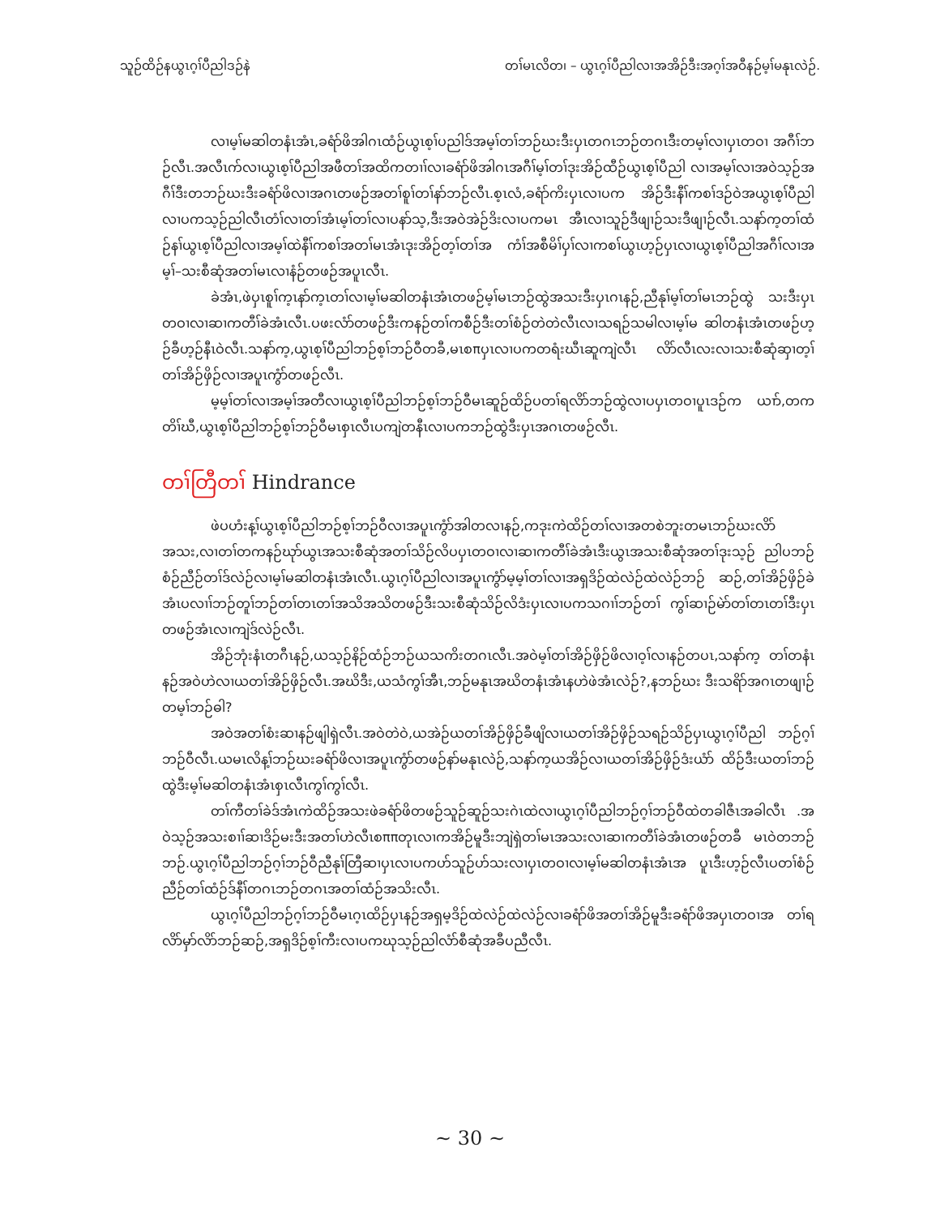သူဉ်ထိဉ်နယွၤဂ့ၢ်ပီညါဒဉ်နဲ တၢ်မၤလိတ၊ – ယွၤဂ့ၢ်ပီညါလၢအအိဉ်ဒီးအဂ့ၢ်အဝီနဉ်မ့ၢ်မနုၤလဲဉ်.
လၢမ့ၢ်မဆါတနံၤအံၤ,ခရံာ်ဖိအါဂၤထံဉ်ယွၤစ့ၢ်ပညါဒ်အမ့ၢ်တၢ်ဘဉ်ဃးဒီးပှၤတဂၤဘဉ်တဂၤဒီးတမ့ၢ်လၢပှၤတဝၢ အဂီၢ်ဘဉ်လီၤ.အလီၤက်လၢယွၤစ့ၢ်ပီညါအဖီတၢ်အထိကတၢၢ်လၢခရံာ်ဖိအါဂၤအဂီၢ်မ့ၢ်တၢ်ဒုးအိဉ်ထီဉ်ယွၤစ့ၢ်ပီညါ လၢအမ့ၢ်လၢအဝဲသ့ဉ်အဂီၢ်ဒီးတဘဉ်ဃးဒီးခရံာ်ဖိလၢအဂၤတဖဉ်အတၢ်စူၢ်တၢ်နာ်ဘဉ်လီၤ.စ့ၤလံ,ခရံာ်ကိးပှၤလၢပက အိဉ်ဒီးနီၢ်ကစၢ်ဒဉ်ဝဲအယွၤစ့ၢ်ပီညါလၢပကသ့ဉ်ညါလီၤတံၢ်လၢတၢ်အံၤမ့ၢ်တၢ်လၢပနာ်သ့,ဒီးအဝဲအဲဉ်ဒိးလၢပကမၤ အီၤလၢသူဉ်ဒီဖျၢဉ်သးဒီဖျၢဉ်လီၤ.သနာ်က့တၢ်ထံဉ်နၢ်ယွၤစ့ၢ်ပီညါလၢအမ့ၢ်ထဲနီၢ်ကစၢ်အတၢ်မၤအံၤဒုးအိဉ်တ့ၢ်တၢ်အ ကံၢ်အစီမိၢ်ပှၢ်လၢကစၢ်ယွၤဟ့ဉ်ပှၤလၢယွၤစ့ၢ်ပီညါအဂီၢ်လၢအမ့ၢ်–သးစီဆုံအတၢ်မၤလၢနံဉ်တဖဉ်အပူၤလီၤ.
ခဲအံၤ,ဖဲပှၤစူၢ်က့ၤနာ်က့ၤတၢ်လၢမ့ၢ်မဆါတနံၤအံၤတဖဉ်မ့ၢ်မၤဘဉ်ထွဲအသးဒီးပှၤဂၤနဉ်,ညီနုၢ်မ့ၢ်တၢ်မၤဘဉ်ထွဲ သးဒီးပှၤတဝၢလၢဆၢကတီၢ်ခဲအံၤလီၤ.ပဖးလံာ်တဖဉ်ဒီးကနဉ်တၢ်ကစီဉ်ဒီးတၢ်စံဉ်တဲတဲလီၤလၢသရဉ်သမါလၢမ့ၢ်မ ဆါတနံၤအံၤတဖဉ်ဟ့ဉ်ခီဟ့ဉ်နီၤဝဲလီၤ.သနာ်က့,ယွၤစ့ၢ်ပီညါဘဉ်စ့ၢ်ဘဉ်ဝီတခီ,မၤစπပှၤလၢပကတရံးဃီၤဆူကျဲလီၤ လိာ်လီၤလးလၢသးစီဆုံဆှၢတ့ၢ်တၢ်အိဉ်ဖှိဉ်လၢအပူၤကွံာ်တဖဉ်လီၤ.
မ့မ့ၢ်တၢ်လၢအမ့ၢ်အတီလၢယွၤစ့ၢ်ပီညါဘဉ်စ့ၢ်ဘဉ်ဝီမၤဆူဉ်ထိဉ်ပတၢ်ရလိာ်ဘဉ်ထွဲလၢပပှၤတဝၢပူၤဒဉ်က ယၢာ်,တကတိၢ်ဃီ,ယွၤစ့ၢ်ပီညါဘဉ်စ့ၢ်ဘဉ်ဝီမၤစှၤလီၤပကျဲတနီၤလၢပကဘဉ်ထွဲဒီးပှၤအဂၤတဖဉ်လီၤ.
တၢ်တြီတၢ် Hindrance
ဖဲပဟံးန့ၢ်ယွၤစ့ၢ်ပီညါဘဉ်စ့ၢ်ဘဉ်ဝီလၢအပူၤကွံာ်အါတလၢနဉ်,ကဒုးကဲထိဉ်တၢ်လၢအတစဲဘူးတမၤဘဉ်ဃးလိာ် အသး,လၢတၢ်တကနဉ်ဃုာ်ယွၤအသးစီဆုံအတၢ်သိဉ်လိပပှၤတဝၢလၢဆၢကတီၢ်ခဲအံၤဒီးယွၤအသးစီဆုံအတၢ်ဒုးသ့ဉ် ညါပဘဉ်စံဉ်ညီဉ်တၢ်ဒ်လဲဉ်လၢမ့ၢ်မဆါတနံၤအံၤလီၤ.ယွၤဂ့ၢ်ပီညါလၢအပူၤကွံာ်မ့မ့ၢ်တၢ်လၢအရှဒိဉ်ထဲလဲဉ်ထဲလဲဉ်ဘဉ် ဆဉ်,တၢ်အိဉ်ဖှိဉ်ခဲအံၤပလၢၢ်ဘဉ်တူၢ်ဘဉ်တၢ်တၤတၢ်အသိအသိတဖဉ်ဒီးသးစီဆုံသိဉ်လိဒံးပှၤလၢပကသဂၢၢ်ဘဉ်တၢ် ကွၢ်ဆၢဉ်မဲာ်တၢ်တၤတၢ်ဒီးပှၤတဖဉ်အံၤလၢကျဲဒ်လဲဉ်လီၤ.
အိဉ်ဘုံးနံၤတဂီၤနဉ်,ယသ့ဉ်နိဉ်ထံဉ်ဘဉ်ယသကိးတဂၤလီၤ.အဝဲမ့ၢ်တၢ်အိဉ်ဖှိဉ်ဖိလၢဝ့ၢ်လၢနဉ်တပၤ,သနာ်က့ တၢ်တနံၤနဉ်အဝဲဟဲလၢယတၢ်အိဉ်ဖှိဉ်လီၤ.အဃိဒီး,ယသံကွၢ်အီၤ,ဘဉ်မနုၤအဃိတနံၤအံၤနဟဲဖဲအံၤလဲဉ်?,နဘဉ်ဃး ဒီးသရိာ်အဂၤတဖျၢဉ်တမ့ၢ်ဘဉ်ဓါ?
အဝဲအတၢ်စံးဆၢနဉ်ဖျါရှဲလီၤ.အဝဲတဲဝဲ,ယအဲဉ်ယတၢ်အိဉ်ဖှိဉ်ခီဖျိလၢယတၢ်အိဉ်ဖှိဉ်သရဉ်သိဉ်ပှၤယွၤဂ့ၢ်ပီညါ ဘဉ်ဂ့ၢ်ဘဉ်ဝီလီၤ.ယမၤလိန့ၢ်ဘဉ်ဃးခရံာ်ဖိလၢအပူၤကွံာ်တဖဉ်နာ်မနုၤလဲဉ်,သနာ်က့ယအိဉ်လၢယတၢ်အိဉ်ဖှိဉ်ဒံးယံာ် ထိဉ်ဒီးယတၢ်ဘဉ်ထွဲဒီးမ့ၢ်မဆါတနံၤအံၤစှၤလီၤကွၢ်ကွၢ်လီၤ.
တၢ်ကီတၢ်ခဲဒ်အံၤကဲထိဉ်အသးဖဲခရံာ်ဖိတဖဉ်သူဉ်ဆူဉ်သးဂဲၤထဲလၢယွၤဂ့ၢ်ပီညါဘဉ်ဂ့ၢ်ဘဉ်ဝီထဲတခါဇီၤအခါလီၤ .အဝဲသ့ဉ်အသးစၢၢ်ဆၢဒိဉ်မးဒီးအတၢ်ဟဲလီၤစππတုၤလၢကအိဉ်မူဒီးဘျဲရှဲတၢ်မၤအသးလၢဆၢကတီၢ်ခဲအံၤတဖဉ်တခီ မၤဝဲတဘဉ်ဘဉ်.ယွၤဂ့ၢ်ပီညါဘဉ်ဂ့ၢ်ဘဉ်ဝီညီနုၢ်တြီဆၢပှၤလၢပကဟ်သူဉ်ဟ်သးလၢပှၤတဝၢလၢမ့ၢ်မဆါတနံၤအံၤအ ပူၤဒီးဟ့ဉ်လီၤပတၢ်စံဉ်ညီဉ်တၢ်ထံဉ်ဒ်နီၢ်တဂၤဘဉ်တဂၤအတၢ်ထံဉ်အသိးလီၤ.
ယွၤဂ့ၢ်ပီညါဘဉ်ဂ့ၢ်ဘဉ်ဝီမၤဂ့ၤထိဉ်ပှၤနဉ်အရှမ့ဒိဉ်ထဲလဲဉ်ထဲလဲဉ်လၢခရံာ်ဖိအတၢ်အိဉ်မူဒီးခရံာ်ဖိအပှၤတဝၢအ တၢ်ရလိာ်မှာ်လိာ်ဘဉ်ဆဉ်,အရှဒိဉ်စ့ၢ်ကီးလၢပကဃုသ့ဉ်ညါလံာ်စီဆုံအခီပညီလီၤ.
~ 30 ~